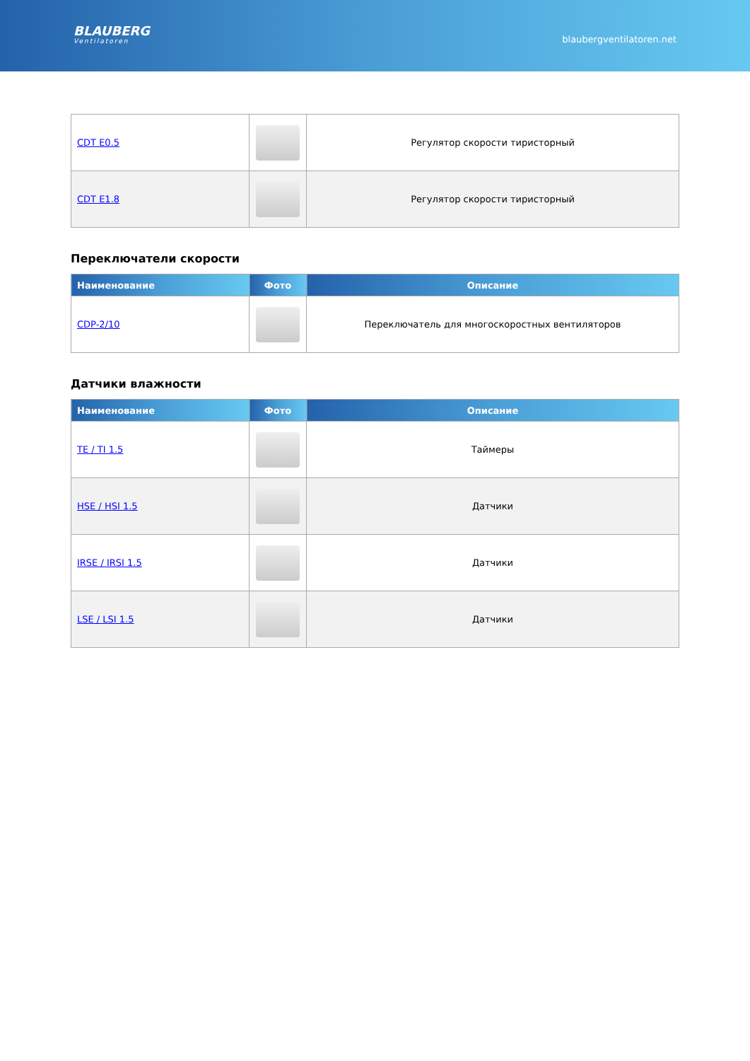BLAUBERG
Ventilatoren
blaubergventilatoren.net
| CDT E0.5 | | Регулятор скорости тиристорный |
| CDT E1.8 | | Регулятор скорости тиристорный |
Переключатели скорости
| Наименование | Фото | Описание |
| --- | --- | --- |
| CDP-2/10 | | Переключатель для многоскоростных вентиляторов |
Датчики влажности
| Наименование | Фото | Описание |
| --- | --- | --- |
| TE / TI 1.5 | | Таймеры |
| HSE / HSI 1.5 | | Датчики |
| IRSE / IRSI 1.5 | | Датчики |
| LSE / LSI 1.5 | | Датчики |